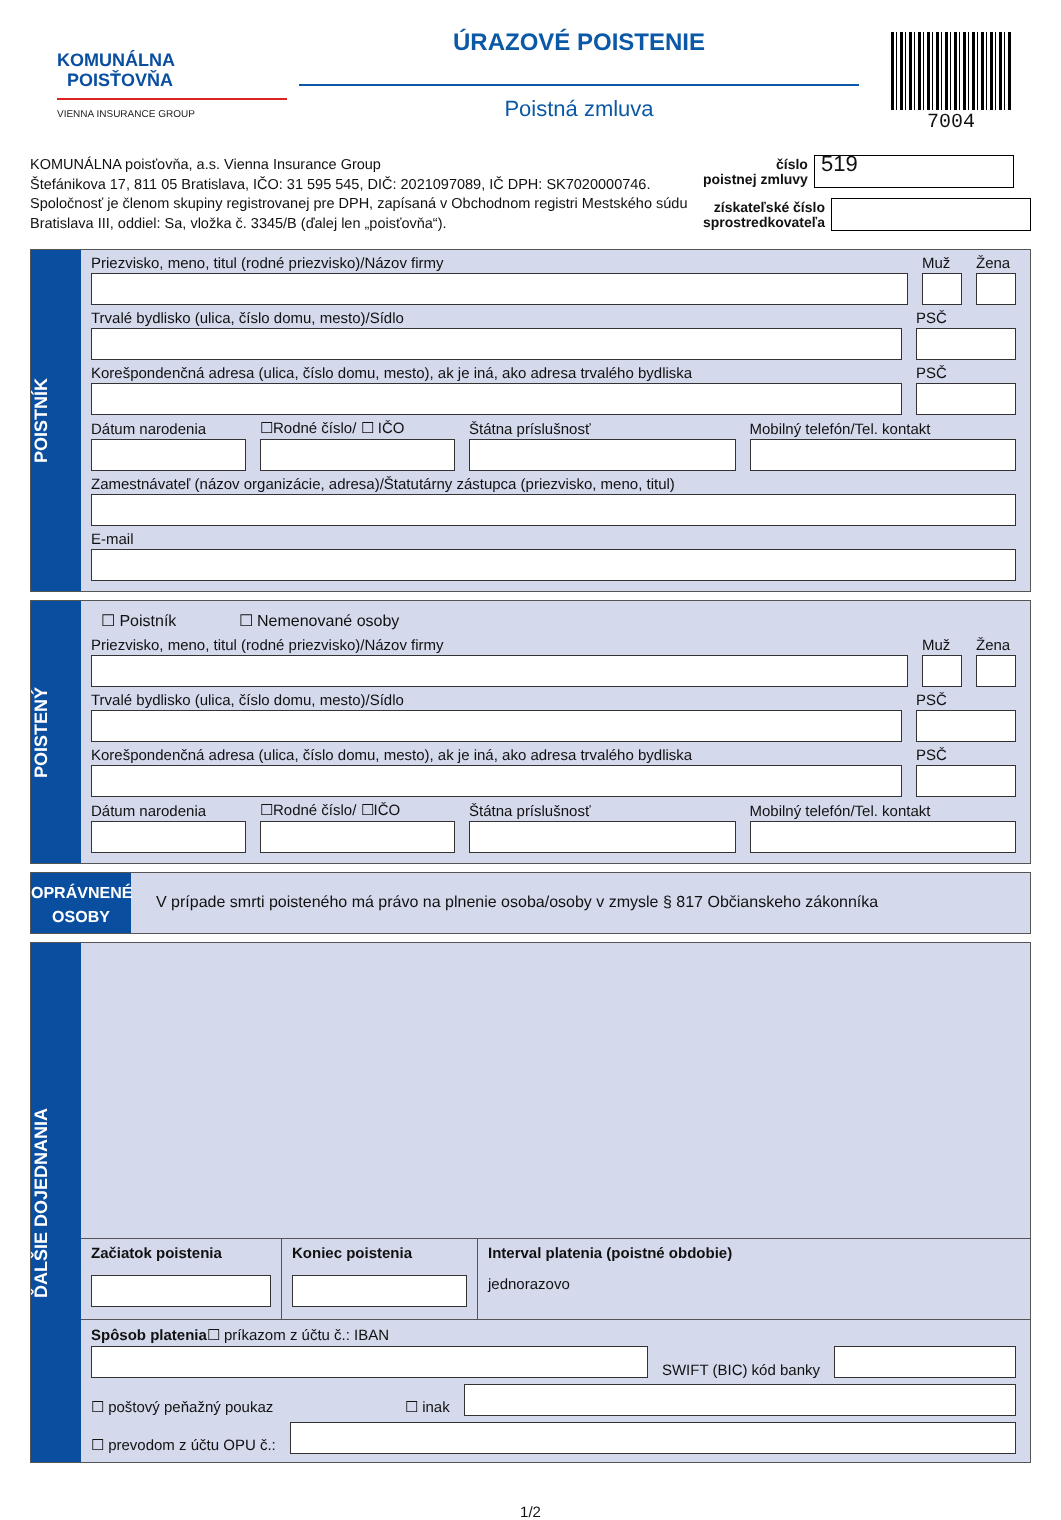KOMUNÁLNA
POISŤOVŇA
VIENNA INSURANCE GROUP
ÚRAZOVÉ POISTENIE
Poistná zmluva
7004
KOMUNÁLNA poisťovňa, a.s. Vienna Insurance Group
Štefánikova 17, 811 05 Bratislava, IČO: 31 595 545, DIČ: 2021097089, IČ DPH: SK7020000746.
Spoločnosť je členom skupiny registrovanej pre DPH, zapísaná v Obchodnom registri Mestského súdu
Bratislava III, oddiel: Sa, vložka č. 3345/B (ďalej len „poisťovňa“).
číslo
poistnej zmluvy
519
získateľské číslo
sprostredkovateľa
POISTNÍK
Priezvisko, meno, titul (rodné priezvisko)/Názov firmy
Muž
Žena
Trvalé bydlisko (ulica, číslo domu, mesto)/Sídlo
PSČ
Korešpondenčná adresa (ulica, číslo domu, mesto), ak je iná, ako adresa trvalého bydliska
PSČ
Dátum narodenia
☐Rodné číslo/ ☐ IČO
Štátna príslušnosť
Mobilný telefón/Tel. kontakt
Zamestnávateľ (názov organizácie, adresa)/Štatutárny zástupca (priezvisko, meno, titul)
E-mail
POISTENÝ
☐ Poistník ☐ Nemenované osoby
Priezvisko, meno, titul (rodné priezvisko)/Názov firmy
Muž
Žena
Trvalé bydlisko (ulica, číslo domu, mesto)/Sídlo
PSČ
Korešpondenčná adresa (ulica, číslo domu, mesto), ak je iná, ako adresa trvalého bydliska
PSČ
Dátum narodenia
☐Rodné číslo/ ☐IČO
Štátna príslušnosť
Mobilný telefón/Tel. kontakt
OPRÁVNENÉ
OSOBY
V prípade smrti poisteného má právo na plnenie osoba/osoby v zmysle § 817 Občianskeho zákonníka
ĎALŠIE DOJEDNANIA
Začiatok poistenia Koniec poistenia Interval platenia (poistné obdobie)
jednorazovo
Spôsob platenia☐ príkazom z účtu č.: IBAN
SWIFT (BIC) kód banky
☐ poštový peňažný poukaz ☐ inak
☐ prevodom z účtu OPU č.:
1/2